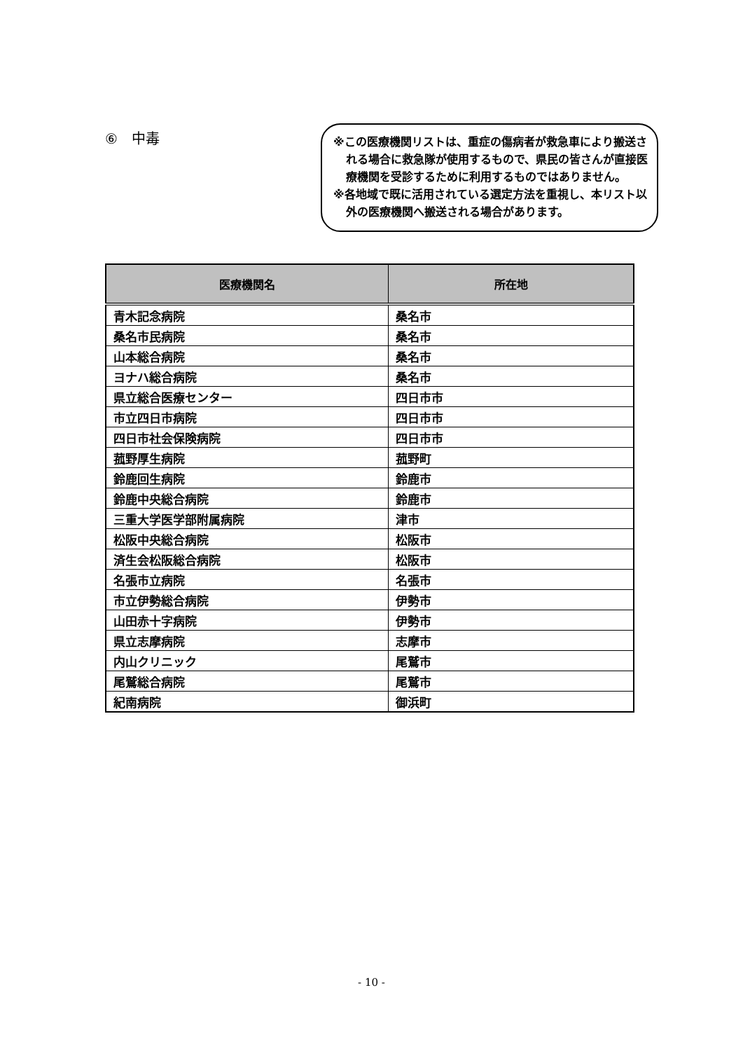⑥　中毒
※この医療機関リストは、重症の傷病者が救急車により搬送される場合に救急隊が使用するもので、県民の皆さんが直接医療機関を受診するために利用するものではありません。
※各地域で既に活用されている選定方法を重視し、本リスト以外の医療機関へ搬送される場合があります。
| 医療機関名 | 所在地 |
| --- | --- |
| 青木記念病院 | 桑名市 |
| 桑名市民病院 | 桑名市 |
| 山本総合病院 | 桑名市 |
| ヨナハ総合病院 | 桑名市 |
| 県立総合医療センター | 四日市市 |
| 市立四日市病院 | 四日市市 |
| 四日市社会保険病院 | 四日市市 |
| 菰野厚生病院 | 菰野町 |
| 鈴鹿回生病院 | 鈴鹿市 |
| 鈴鹿中央総合病院 | 鈴鹿市 |
| 三重大学医学部附属病院 | 津市 |
| 松阪中央総合病院 | 松阪市 |
| 済生会松阪総合病院 | 松阪市 |
| 名張市立病院 | 名張市 |
| 市立伊勢総合病院 | 伊勢市 |
| 山田赤十字病院 | 伊勢市 |
| 県立志摩病院 | 志摩市 |
| 内山クリニック | 尾鷲市 |
| 尾鷲総合病院 | 尾鷲市 |
| 紀南病院 | 御浜町 |
- 10 -